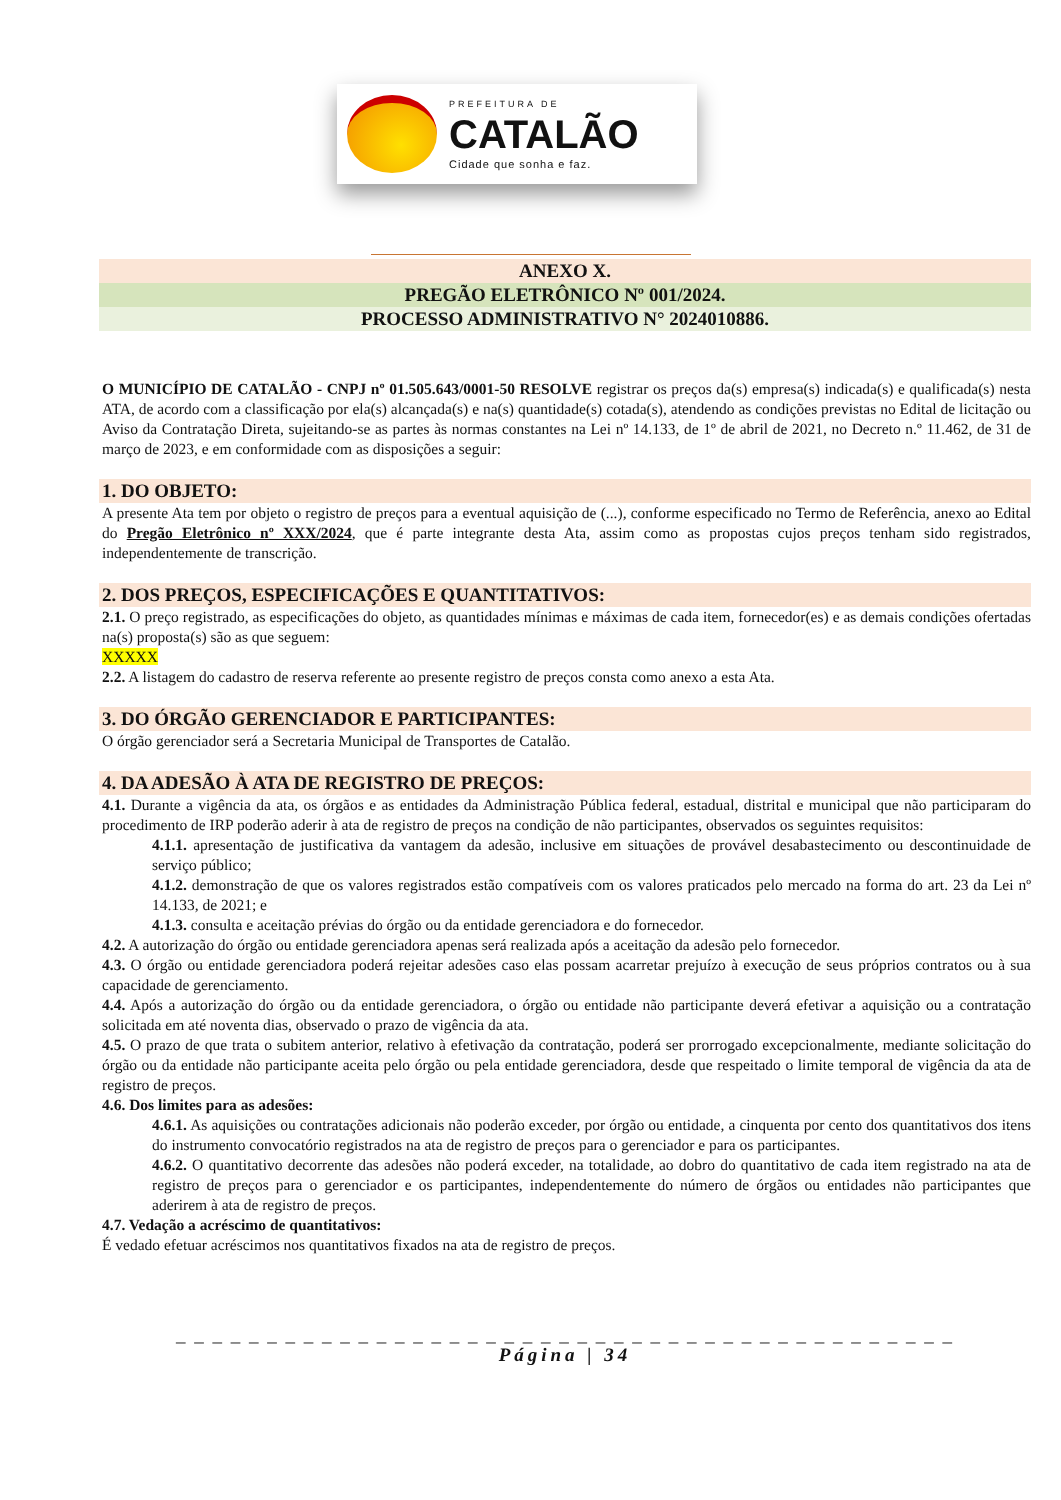PREFEITURA DE
CATALÃO
Cidade que sonha e faz.
ANEXO X.
PREGÃO ELETRÔNICO Nº 001/2024.
PROCESSO ADMINISTRATIVO N° 2024010886.
O MUNICÍPIO DE CATALÃO - CNPJ nº 01.505.643/0001-50 RESOLVE registrar os preços da(s) empresa(s) indicada(s) e qualificada(s) nesta ATA, de acordo com a classificação por ela(s) alcançada(s) e na(s) quantidade(s) cotada(s), atendendo as condições previstas no Edital de licitação ou Aviso da Contratação Direta, sujeitando-se as partes às normas constantes na Lei nº 14.133, de 1º de abril de 2021, no Decreto n.º 11.462, de 31 de março de 2023, e em conformidade com as disposições a seguir:
1. DO OBJETO:
A presente Ata tem por objeto o registro de preços para a eventual aquisição de (...), conforme especificado no Termo de Referência, anexo ao Edital do Pregão Eletrônico nº XXX/2024, que é parte integrante desta Ata, assim como as propostas cujos preços tenham sido registrados, independentemente de transcrição.
2. DOS PREÇOS, ESPECIFICAÇÕES E QUANTITATIVOS:
2.1. O preço registrado, as especificações do objeto, as quantidades mínimas e máximas de cada item, fornecedor(es) e as demais condições ofertadas na(s) proposta(s) são as que seguem:
XXXXX
2.2. A listagem do cadastro de reserva referente ao presente registro de preços consta como anexo a esta Ata.
3. DO ÓRGÃO GERENCIADOR E PARTICIPANTES:
O órgão gerenciador será a Secretaria Municipal de Transportes de Catalão.
4. DA ADESÃO À ATA DE REGISTRO DE PREÇOS:
4.1. Durante a vigência da ata, os órgãos e as entidades da Administração Pública federal, estadual, distrital e municipal que não participaram do procedimento de IRP poderão aderir à ata de registro de preços na condição de não participantes, observados os seguintes requisitos:
4.1.1. apresentação de justificativa da vantagem da adesão, inclusive em situações de provável desabastecimento ou descontinuidade de serviço público;
4.1.2. demonstração de que os valores registrados estão compatíveis com os valores praticados pelo mercado na forma do art. 23 da Lei nº 14.133, de 2021; e
4.1.3. consulta e aceitação prévias do órgão ou da entidade gerenciadora e do fornecedor.
4.2. A autorização do órgão ou entidade gerenciadora apenas será realizada após a aceitação da adesão pelo fornecedor.
4.3. O órgão ou entidade gerenciadora poderá rejeitar adesões caso elas possam acarretar prejuízo à execução de seus próprios contratos ou à sua capacidade de gerenciamento.
4.4. Após a autorização do órgão ou da entidade gerenciadora, o órgão ou entidade não participante deverá efetivar a aquisição ou a contratação solicitada em até noventa dias, observado o prazo de vigência da ata.
4.5. O prazo de que trata o subitem anterior, relativo à efetivação da contratação, poderá ser prorrogado excepcionalmente, mediante solicitação do órgão ou da entidade não participante aceita pelo órgão ou pela entidade gerenciadora, desde que respeitado o limite temporal de vigência da ata de registro de preços.
4.6. Dos limites para as adesões:
4.6.1. As aquisições ou contratações adicionais não poderão exceder, por órgão ou entidade, a cinquenta por cento dos quantitativos dos itens do instrumento convocatório registrados na ata de registro de preços para o gerenciador e para os participantes.
4.6.2. O quantitativo decorrente das adesões não poderá exceder, na totalidade, ao dobro do quantitativo de cada item registrado na ata de registro de preços para o gerenciador e os participantes, independentemente do número de órgãos ou entidades não participantes que aderirem à ata de registro de preços.
4.7. Vedação a acréscimo de quantitativos:
É vedado efetuar acréscimos nos quantitativos fixados na ata de registro de preços.
_ _ _ _ _ _ _ _ _ _ _ _ _ _ _ _ _ _ _ _ _ _ _ _ _ _ _ _ _ _ _ _ _ _ _ _ _ _ _ _ _ _ _
Página | 34